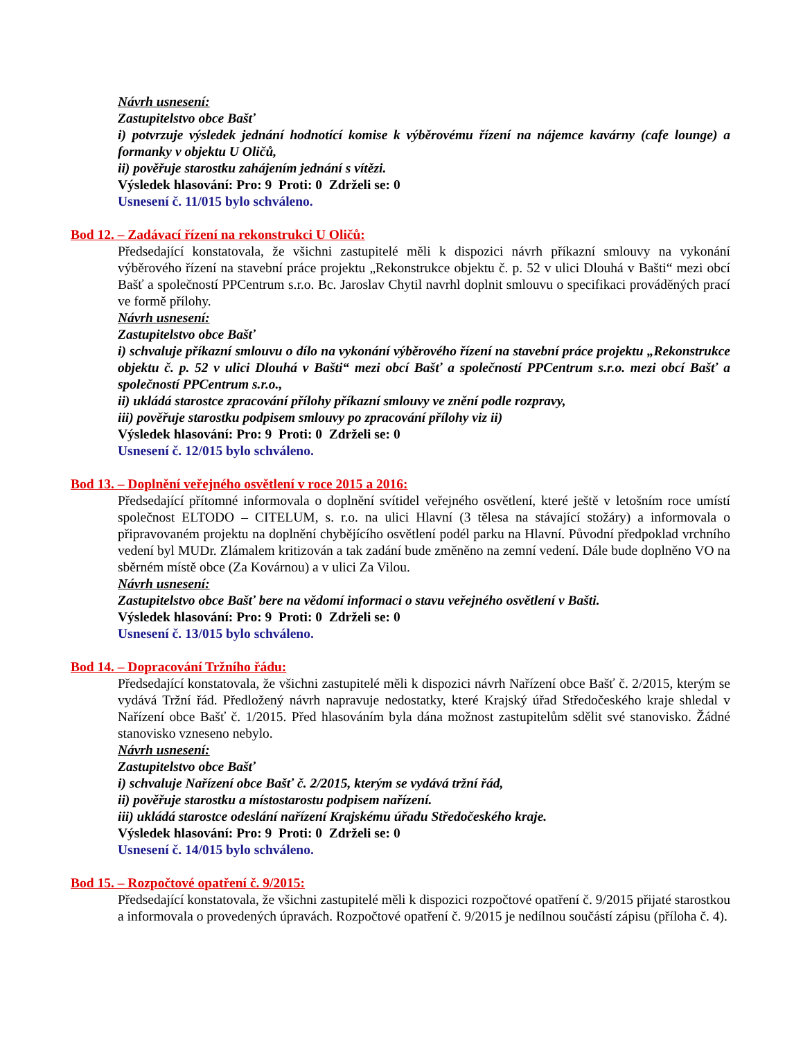Návrh usnesení:
Zastupitelstvo obce Bašť
i) potvrzuje výsledek jednání hodnotící komise k výběrovému řízení na nájemce kavárny (cafe lounge) a formanky v objektu U Oličů,
ii) pověřuje starostku zahájením jednání s vítězi.
Výsledek hlasování: Pro: 9 Proti: 0 Zdrželi se: 0
Usnesení č. 11/015 bylo schváleno.
Bod 12. – Zadávací řízení na rekonstrukci U Oličů:
Předsedající konstatovala, že všichni zastupitelé měli k dispozici návrh příkazní smlouvy na vykonání výběrového řízení na stavební práce projektu „Rekonstrukce objektu č. p. 52 v ulici Dlouhá v Bašti“ mezi obcí Bašť a společností PPCentrum s.r.o. Bc. Jaroslav Chytil navrhl doplnit smlouvu o specifikaci prováděných prací ve formě přílohy.
Návrh usnesení:
Zastupitelstvo obce Bašť
i) schvaluje příkazní smlouvu o dílo na vykonání výběrového řízení na stavební práce projektu „Rekonstrukce objektu č. p. 52 v ulici Dlouhá v Bašti“ mezi obcí Bašť a společností PPCentrum s.r.o. mezi obcí Bašť a společností PPCentrum s.r.o.,
ii) ukládá starostce zpracování přílohy příkazní smlouvy ve znění podle rozpravy,
iii) pověřuje starostku podpisem smlouvy po zpracování přílohy viz ii)
Výsledek hlasování: Pro: 9 Proti: 0 Zdrželi se: 0
Usnesení č. 12/015 bylo schváleno.
Bod 13. – Doplnění veřejného osvětlení v roce 2015 a 2016:
Předsedající přítomné informovala o doplnění svítidel veřejného osvětlení, které ještě v letošním roce umístí společnost ELTODO – CITELUM, s. r.o. na ulici Hlavní (3 tělesa na stávající stožáry) a informovala o připravovaném projektu na doplnění chybějícího osvětlení podél parku na Hlavní. Původní předpoklad vrchního vedení byl MUDr. Zlámalem kritizován a tak zadání bude změněno na zemní vedení. Dále bude doplněno VO na sběrném místě obce (Za Kovárnou) a v ulici Za Vilou.
Návrh usnesení:
Zastupitelstvo obce Bašť bere na vědomí informaci o stavu veřejného osvětlení v Bašti.
Výsledek hlasování: Pro: 9 Proti: 0 Zdrželi se: 0
Usnesení č. 13/015 bylo schváleno.
Bod 14. – Dopracování Tržního řádu:
Předsedající konstatovala, že všichni zastupitelé měli k dispozici návrh Nařízení obce Bašť č. 2/2015, kterým se vydává Tržní řád. Předložený návrh napravuje nedostatky, které Krajský úřad Středočeského kraje shledal v Nařízení obce Bašť č. 1/2015. Před hlasováním byla dána možnost zastupitelům sdělit své stanovisko. Žádné stanovisko vzneseno nebylo.
Návrh usnesení:
Zastupitelstvo obce Bašť
i) schvaluje Nařízení obce Bašť č. 2/2015, kterým se vydává tržní řád,
ii) pověřuje starostku a místostarostu podpisem nařízení.
iii) ukládá starostce odeslání nařízení Krajskému úřadu Středočeského kraje.
Výsledek hlasování: Pro: 9 Proti: 0 Zdrželi se: 0
Usnesení č. 14/015 bylo schváleno.
Bod 15. – Rozpočtové opatření č. 9/2015:
Předsedající konstatovala, že všichni zastupitelé měli k dispozici rozpočtové opatření č. 9/2015 přijaté starostkou a informovala o provedených úpravách. Rozpočtové opatření č. 9/2015 je nedílnou součástí zápisu (příloha č. 4).